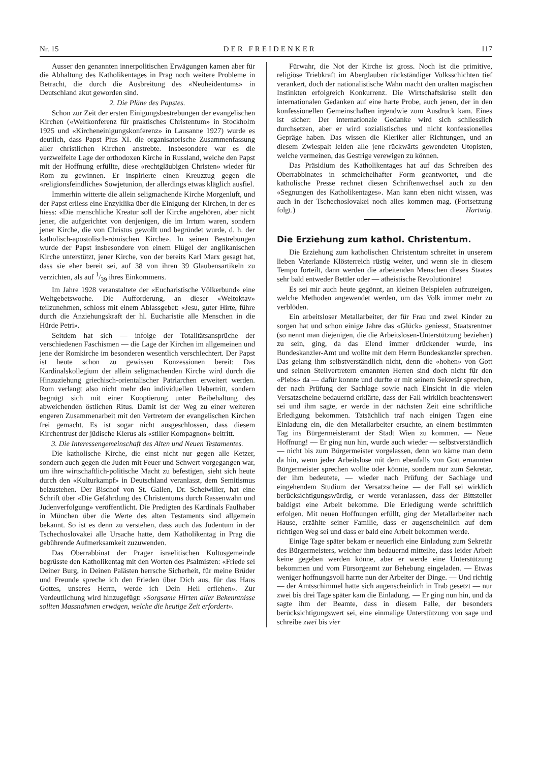Nr. 15 DER FREIDENKER 117
Ausser den genannten innerpolitischen Erwägungen kamen aber für die Abhaltung des Katholikentages in Prag noch weitere Probleme in Betracht, die durch die Ausbreitung des «Neuheidentums» in Deutschland akut geworden sind.
2. Die Pläne des Papstes.
Schon zur Zeit der ersten Einigungsbestrebungen der evangelischen Kirchen («Weltkonferenz für praktisches Christentum» in Stockholm 1925 und «Kircheneinigungskonferenz» in Lausanne 1927) wurde es deutlich, dass Papst Pius XI. die organisatorische Zusammenfassung aller christlichen Kirchen anstrebte. Insbesondere war es die verzweifelte Lage der orthodoxen Kirche in Russland, welche den Papst mit der Hoffnung erfüllte, diese «rechtgläubigen Christen» wieder für Rom zu gewinnen. Er inspirierte einen Kreuzzug gegen die «religionsfeindliche» Sowjetunion, der allerdings etwas kläglich ausfiel.
Immerhin witterte die allein seligmachende Kirche Morgenluft, und der Papst erliess eine Enzyklika über die Einigung der Kirchen, in der es hiess: «Die menschliche Kreatur soll der Kirche angehören, aber nicht jener, die aufgerichtet von denjenigen, die im Irrtum waren, sondern jener Kirche, die von Christus gewollt und begründet wurde, d. h. der katholisch-apostolisch-römischen Kirche». In seinen Bestrebungen wurde der Papst insbesondere von einem Flügel der anglikanischen Kirche unterstützt, jener Kirche, von der bereits Karl Marx gesagt hat, dass sie eher bereit sei, auf 38 von ihren 39 Glaubensartikeln zu verzichten, als auf 1/39 ihres Einkommens.
Im Jahre 1928 veranstaltete der «Eucharistische Völkerbund» eine Weltgebetswoche. Die Aufforderung, an dieser «Weltoktav» teilzunehmen, schloss mit einem Ablassgebet: «Jesu, guter Hirte, führe durch die Anziehungskraft der hl. Eucharistie alle Menschen in die Hürde Petri».
Seitdem hat sich — infolge der Totalitätsansprüche der verschiedenen Faschismen — die Lage der Kirchen im allgemeinen und jene der Romkirche im besonderen wesentlich verschlechtert. Der Papst ist heute schon zu gewissen Konzessionen bereit: Das Kardinalskollegium der allein seligmachenden Kirche wird durch die Hinzuziehung griechisch-orientalischer Patriarchen erweitert werden. Rom verlangt also nicht mehr den individuellen Uebertritt, sondern begnügt sich mit einer Kooptierung unter Beibehaltung des abweichenden östlichen Ritus. Damit ist der Weg zu einer weiteren engeren Zusammenarbeit mit den Vertretern der evangelischen Kirchen frei gemacht. Es ist sogar nicht ausgeschlossen, dass diesem Kirchentrust der jüdische Klerus als «stiller Kompagnon» beitritt.
3. Die Interessengemeinschaft des Alten und Neuen Testamentes.
Die katholische Kirche, die einst nicht nur gegen alle Ketzer, sondern auch gegen die Juden mit Feuer und Schwert vorgegangen war, um ihre wirtschaftlich-politische Macht zu befestigen, sieht sich heute durch den «Kulturkampf» in Deutschland veranlasst, dem Semitismus beizustehen. Der Bischof von St. Gallen, Dr. Scheiwiller, hat eine Schrift über «Die Gefährdung des Christentums durch Rassenwahn und Judenverfolgung» veröffentlicht. Die Predigten des Kardinals Faulhaber in München über die Werte des alten Testaments sind allgemein bekannt. So ist es denn zu verstehen, dass auch das Judentum in der Tschechoslovakei alle Ursache hatte, dem Katholikentag in Prag die gebührende Aufmerksamkeit zuzuwenden.
Das Oberrabbinat der Prager israelitischen Kultusgemeinde begrüsste den Katholikentag mit den Worten des Psalmisten: «Friede sei Deiner Burg, in Deinen Palästen herrsche Sicherheit, für meine Brüder und Freunde spreche ich den Frieden über Dich aus, für das Haus Gottes, unseres Herrn, werde ich Dein Heil erflehen». Zur Verdeutlichung wird hinzugefügt: «Sorgsame Hirten aller Bekenntnisse sollten Massnahmen erwägen, welche die heutige Zeit erfordert».
Fürwahr, die Not der Kirche ist gross. Noch ist die primitive, religiöse Triebkraft im Aberglauben rückständiger Volksschichten tief verankert, doch der nationalistische Wahn macht den uralten magischen Instinkten erfolgreich Konkurrenz. Die Wirtschaftskrise stellt den internationalen Gedanken auf eine harte Probe, auch jenen, der in den konfessionellen Gemeinschaften irgendwie zum Ausdruck kam. Eines ist sicher: Der internationale Gedanke wird sich schliesslich durchsetzen, aber er wird sozialistisches und nicht konfessionelles Gepräge haben. Das wissen die Kleriker aller Richtungen, und an diesem Zwiespalt leiden alle jene rückwärts gewendeten Utopisten, welche vermeinen, das Gestrige verewigen zu können.
Das Präsidium des Katholikentages hat auf das Schreiben des Oberrabbinates in schmeichelhafter Form geantwortet, und die katholische Presse rechnet diesen Schriftenwechsel auch zu den «Segnungen des Katholikentages». Man kann eben nicht wissen, was auch in der Tschechoslovakei noch alles kommen mag. (Fortsetzung folgt.) Hartwig.
Die Erziehung zum kathol. Christentum.
Die Erziehung zum katholischen Christentum schreitet in unserem lieben Vaterlande Klösterreich rüstig weiter, und wenn sie in diesem Tempo forteilt, dann werden die arbeitenden Menschen dieses Staates sehr bald entweder Bettler oder — atheistische Revolutionäre!
Es sei mir auch heute gegönnt, an kleinen Beispielen aufzuzeigen, welche Methoden angewendet werden, um das Volk immer mehr zu verblöden.
Ein arbeitsloser Metallarbeiter, der für Frau und zwei Kinder zu sorgen hat und schon einige Jahre das «Glück» geniesst, Staatsrentner (so nennt man diejenigen, die die Arbeitslosen-Unterstützung beziehen) zu sein, ging, da das Elend immer drückender wurde, ins Bundeskanzler-Amt und wollte mit dem Herrn Bundeskanzler sprechen. Das gelang ihm selbstverständlich nicht, denn die «hohen» von Gott und seinen Stellvertretern ernannten Herren sind doch nicht für den «Plebs» da — dafür konnte und durfte er mit seinem Sekretär sprechen, der nach Prüfung der Sachlage sowie nach Einsicht in die vielen Versatzscheine bedauernd erklärte, dass der Fall wirklich beachtenswert sei und ihm sagte, er werde in der nächsten Zeit eine schriftliche Erledigung bekommen. Tatsächlich traf nach einigen Tagen eine Einladung ein, die den Metallarbeiter ersuchte, an einem bestimmten Tag ins Bürgermeisteramt der Stadt Wien zu kommen. — Neue Hoffnung! — Er ging nun hin, wurde auch wieder — selbstverständlich — nicht bis zum Bürgermeister vorgelassen, denn wo käme man denn da hin, wenn jeder Arbeitslose mit dem ebenfalls von Gott ernannten Bürgermeister sprechen wollte oder könnte, sondern nur zum Sekretär, der ihm bedeutete, — wieder nach Prüfung der Sachlage und eingehendem Studium der Versatzscheine — der Fall sei wirklich berücksichtigungswürdig, er werde veranlassen, dass der Bittsteller baldigst eine Arbeit bekomme. Die Erledigung werde schriftlich erfolgen. Mit neuen Hoffnungen erfüllt, ging der Metallarbeiter nach Hause, erzählte seiner Familie, dass er augenscheinlich auf dem richtigen Weg sei und dass er bald eine Arbeit bekommen werde.
Einige Tage später bekam er neuerlich eine Einladung zum Sekretär des Bürgermeisters, welcher ihm bedauernd mitteilte, dass leider Arbeit keine gegeben werden könne, aber er werde eine Unterstützung bekommen und vom Fürsorgeamt zur Behebung eingeladen. — Etwas weniger hoffnungsvoll harrte nun der Arbeiter der Dinge. — Und richtig — der Amtsschimmel hatte sich augenscheinlich in Trab gesetzt — nur zwei bis drei Tage später kam die Einladung. — Er ging nun hin, und da sagte ihm der Beamte, dass in diesem Falle, der besonders berücksichtigungswert sei, eine einmalige Unterstützung von sage und schreibe zwei bis vier